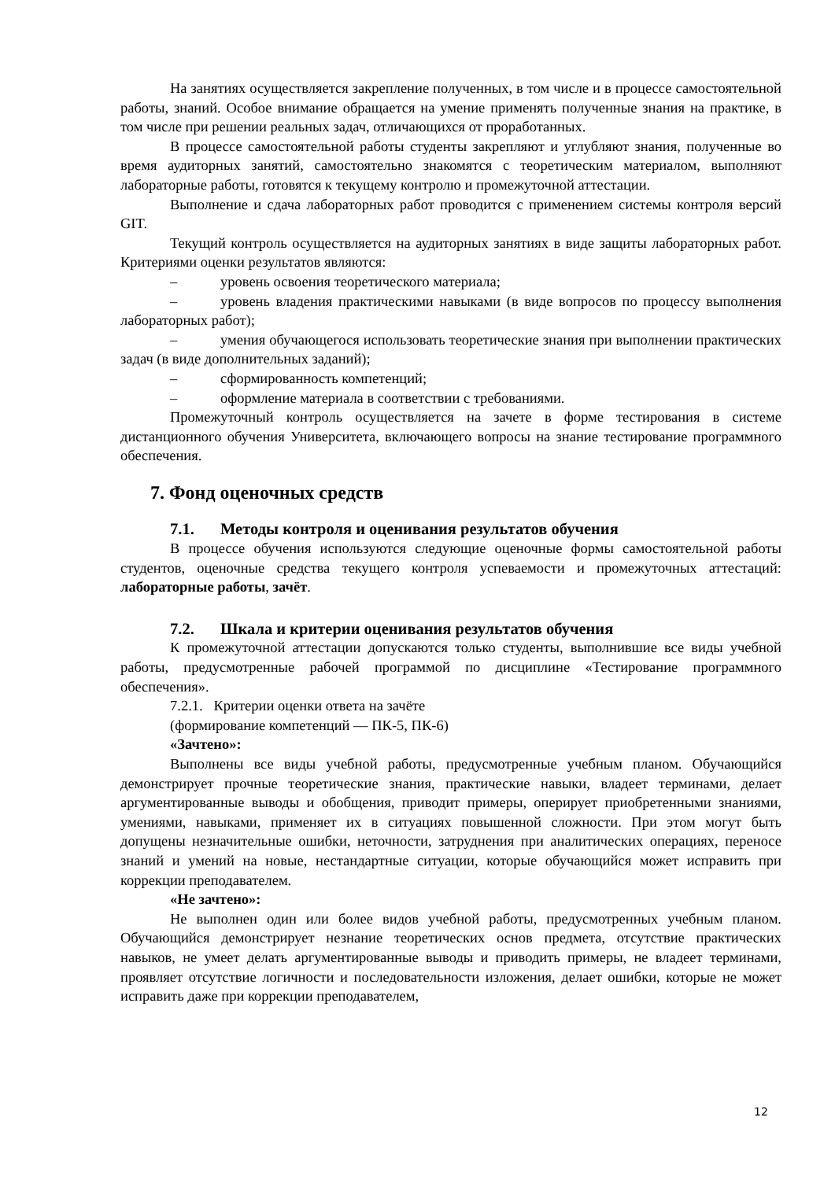На занятиях осуществляется закрепление полученных, в том числе и в процессе самостоятельной работы, знаний. Особое внимание обращается на умение применять полученные знания на практике, в том числе при решении реальных задач, отличающихся от проработанных.
В процессе самостоятельной работы студенты закрепляют и углубляют знания, полученные во время аудиторных занятий, самостоятельно знакомятся с теоретическим материалом, выполняют лабораторные работы, готовятся к текущему контролю и промежуточной аттестации.
Выполнение и сдача лабораторных работ проводится с применением системы контроля версий GIT.
Текущий контроль осуществляется на аудиторных занятиях в виде защиты лабораторных работ. Критериями оценки результатов являются:
– уровень освоения теоретического материала;
– уровень владения практическими навыками (в виде вопросов по процессу выполнения лабораторных работ);
– умения обучающегося использовать теоретические знания при выполнении практических задач (в виде дополнительных заданий);
– сформированность компетенций;
– оформление материала в соответствии с требованиями.
Промежуточный контроль осуществляется на зачете в форме тестирования в системе дистанционного обучения Университета, включающего вопросы на знание тестирование программного обеспечения.
7. Фонд оценочных средств
7.1. Методы контроля и оценивания результатов обучения
В процессе обучения используются следующие оценочные формы самостоятельной работы студентов, оценочные средства текущего контроля успеваемости и промежуточных аттестаций: лабораторные работы, зачёт.
7.2. Шкала и критерии оценивания результатов обучения
К промежуточной аттестации допускаются только студенты, выполнившие все виды учебной работы, предусмотренные рабочей программой по дисциплине «Тестирование программного обеспечения».
7.2.1. Критерии оценки ответа на зачёте
(формирование компетенций — ПК-5, ПК-6)
«Зачтено»:
Выполнены все виды учебной работы, предусмотренные учебным планом. Обучающийся демонстрирует прочные теоретические знания, практические навыки, владеет терминами, делает аргументированные выводы и обобщения, приводит примеры, оперирует приобретенными знаниями, умениями, навыками, применяет их в ситуациях повышенной сложности. При этом могут быть допущены незначительные ошибки, неточности, затруднения при аналитических операциях, переносе знаний и умений на новые, нестандартные ситуации, которые обучающийся может исправить при коррекции преподавателем.
«Не зачтено»:
Не выполнен один или более видов учебной работы, предусмотренных учебным планом. Обучающийся демонстрирует незнание теоретических основ предмета, отсутствие практических навыков, не умеет делать аргументированные выводы и приводить примеры, не владеет терминами, проявляет отсутствие логичности и последовательности изложения, делает ошибки, которые не может исправить даже при коррекции преподавателем,
12